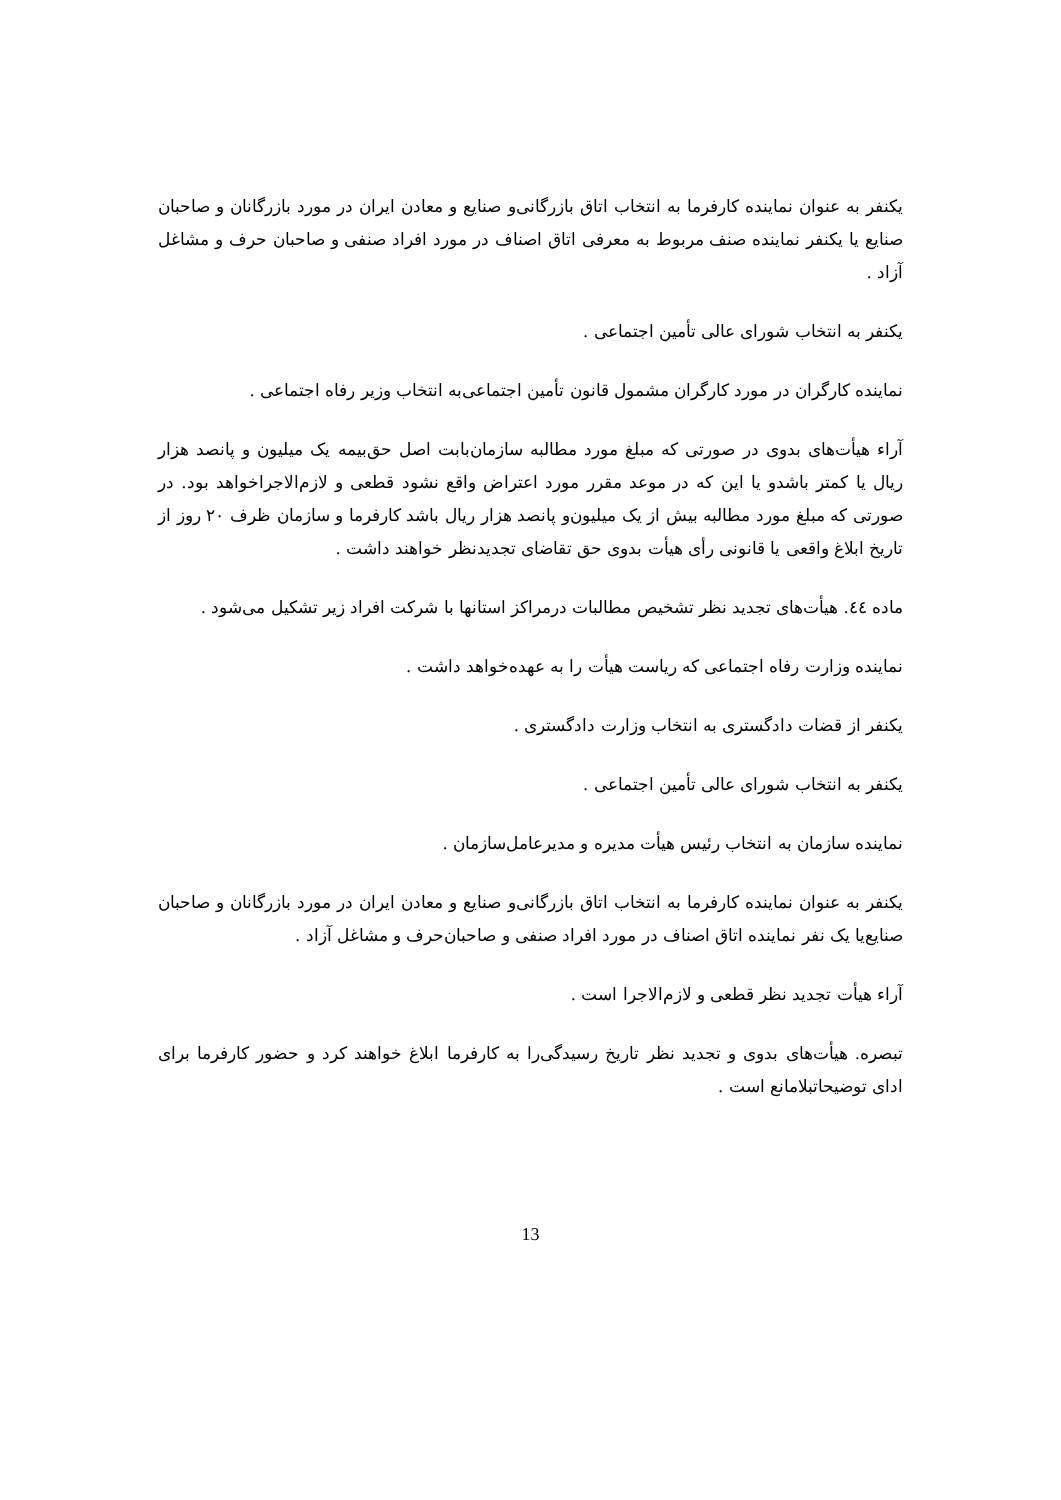یکنفر به عنوان نماینده کارفرما به انتخاب اتاق بازرگانی‌و صنایع و معادن ایران در مورد بازرگانان و صاحبان صنایع یا یکنفر نماینده صنف مربوط به معرفی اتاق اصناف در مورد افراد صنفی و صاحبان حرف و مشاغل آزاد .
یکنفر به انتخاب شورای عالی تأمین اجتماعی .
نماینده کارگران در مورد کارگران مشمول قانون تأمین اجتماعی‌به انتخاب وزیر رفاه اجتماعی .
آراء هیأت‌های بدوی در صورتی که مبلغ مورد مطالبه سازمان‌بابت اصل حق‌بیمه یک میلیون و پانصد هزار ریال یا کمتر باشدو یا این که در موعد مقرر مورد اعتراض واقع نشود قطعی و لازم‌الاجراخواهد بود. در صورتی که مبلغ مورد مطالبه بیش از یک میلیون‌و پانصد هزار ریال باشد کارفرما و سازمان ظرف ۲۰ روز از تاریخ ابلاغ واقعی یا قانونی رأی هیأت بدوی حق تقاضای تجدیدنظر خواهند داشت .
ماده ٤٤. هیأت‌های تجدید نظر تشخیص مطالبات درمراکز استانها با شرکت افراد زیر تشکیل می‌شود .
نماینده وزارت رفاه اجتماعی که ریاست هیأت را به عهده‌خواهد داشت .
یکنفر از قضات دادگستری به انتخاب وزارت دادگستری .
یکنفر به انتخاب شورای عالی تأمین اجتماعی .
نماینده سازمان به انتخاب رئیس هیأت مدیره و مدیرعامل‌سازمان .
یکنفر به عنوان نماینده کارفرما به انتخاب اتاق بازرگانی‌و صنایع و معادن ایران در مورد بازرگانان و صاحبان صنایع‌یا یک نفر نماینده اتاق اصناف در مورد افراد صنفی و صاحبان‌حرف و مشاغل آزاد .
آراء هیأت تجدید نظر قطعی و لازم‌الاجرا است .
تبصره. هیأت‌های بدوی و تجدید نظر تاریخ رسیدگی‌را به کارفرما ابلاغ خواهند کرد و حضور کارفرما برای ادای توضیحاتبلامانع است .
13